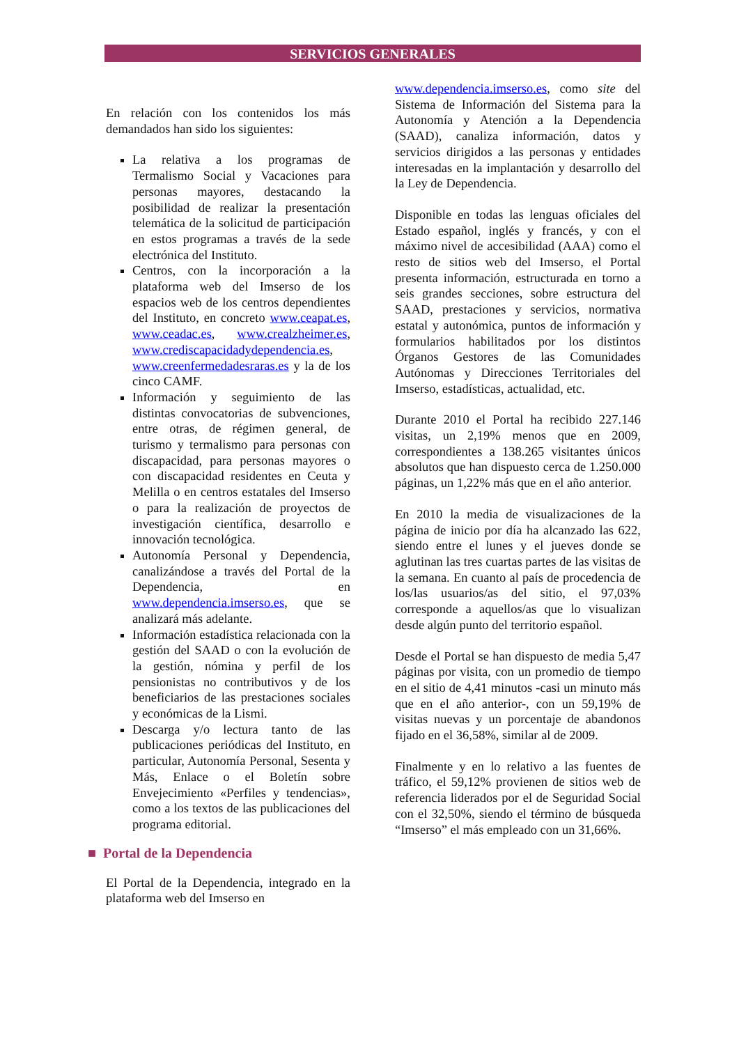SERVICIOS GENERALES
En relación con los contenidos los más demandados han sido los siguientes:
La relativa a los programas de Termalismo Social y Vacaciones para personas mayores, destacando la posibilidad de realizar la presentación telemática de la solicitud de participación en estos programas a través de la sede electrónica del Instituto.
Centros, con la incorporación a la plataforma web del Imserso de los espacios web de los centros dependientes del Instituto, en concreto www.ceapat.es, www.ceadac.es, www.crealzheimer.es, www.crediscapacidadydependencia.es, www.creenfermedadesraras.es y la de los cinco CAMF.
Información y seguimiento de las distintas convocatorias de subvenciones, entre otras, de régimen general, de turismo y termalismo para personas con discapacidad, para personas mayores o con discapacidad residentes en Ceuta y Melilla o en centros estatales del Imserso o para la realización de proyectos de investigación científica, desarrollo e innovación tecnológica.
Autonomía Personal y Dependencia, canalizándose a través del Portal de la Dependencia, en www.dependencia.imserso.es, que se analizará más adelante.
Información estadística relacionada con la gestión del SAAD o con la evolución de la gestión, nómina y perfil de los pensionistas no contributivos y de los beneficiarios de las prestaciones sociales y económicas de la Lismi.
Descarga y/o lectura tanto de las publicaciones periódicas del Instituto, en particular, Autonomía Personal, Sesenta y Más, Enlace o el Boletín sobre Envejecimiento «Perfiles y tendencias», como a los textos de las publicaciones del programa editorial.
■ Portal de la Dependencia
El Portal de la Dependencia, integrado en la plataforma web del Imserso en
www.dependencia.imserso.es, como site del Sistema de Información del Sistema para la Autonomía y Atención a la Dependencia (SAAD), canaliza información, datos y servicios dirigidos a las personas y entidades interesadas en la implantación y desarrollo del la Ley de Dependencia.
Disponible en todas las lenguas oficiales del Estado español, inglés y francés, y con el máximo nivel de accesibilidad (AAA) como el resto de sitios web del Imserso, el Portal presenta información, estructurada en torno a seis grandes secciones, sobre estructura del SAAD, prestaciones y servicios, normativa estatal y autonómica, puntos de información y formularios habilitados por los distintos Órganos Gestores de las Comunidades Autónomas y Direcciones Territoriales del Imserso, estadísticas, actualidad, etc.
Durante 2010 el Portal ha recibido 227.146 visitas, un 2,19% menos que en 2009, correspondientes a 138.265 visitantes únicos absolutos que han dispuesto cerca de 1.250.000 páginas, un 1,22% más que en el año anterior.
En 2010 la media de visualizaciones de la página de inicio por día ha alcanzado las 622, siendo entre el lunes y el jueves donde se aglutinan las tres cuartas partes de las visitas de la semana. En cuanto al país de procedencia de los/las usuarios/as del sitio, el 97,03% corresponde a aquellos/as que lo visualizan desde algún punto del territorio español.
Desde el Portal se han dispuesto de media 5,47 páginas por visita, con un promedio de tiempo en el sitio de 4,41 minutos -casi un minuto más que en el año anterior-, con un 59,19% de visitas nuevas y un porcentaje de abandonos fijado en el 36,58%, similar al de 2009.
Finalmente y en lo relativo a las fuentes de tráfico, el 59,12% provienen de sitios web de referencia liderados por el de Seguridad Social con el 32,50%, siendo el término de búsqueda “Imserso” el más empleado con un 31,66%.